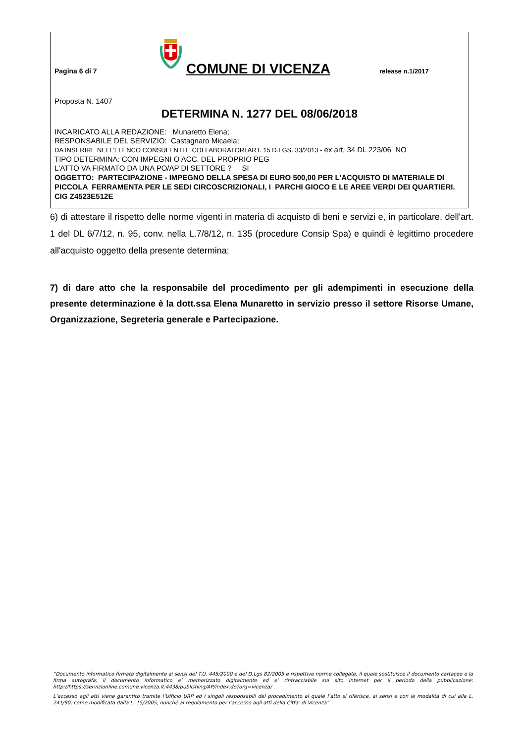Pagina 6 di 7
COMUNE DI VICENZA
release n.1/2017
Proposta N. 1407
DETERMINA N. 1277 DEL 08/06/2018
INCARICATO ALLA REDAZIONE: Munaretto Elena;
RESPONSABILE DEL SERVIZIO: Castagnaro Micaela;
DA INSERIRE NELL’ELENCO CONSULENTI E COLLABORATORI ART. 15 D.LGS. 33/2013 - ex art. 34 DL 223/06 NO
TIPO DETERMINA: CON IMPEGNI O ACC. DEL PROPRIO PEG
L'ATTO VA FIRMATO DA UNA PO/AP DI SETTORE ? SI
OGGETTO: PARTECIPAZIONE - IMPEGNO DELLA SPESA DI EURO 500,00 PER L'ACQUISTO DI MATERIALE DI PICCOLA FERRAMENTA PER LE SEDI CIRCOSCRIZIONALI, I PARCHI GIOCO E LE AREE VERDI DEI QUARTIERI. CIG Z4523E512E
6) di attestare il rispetto delle norme vigenti in materia di acquisto di beni e servizi e, in particolare, dell'art. 1 del DL 6/7/12, n. 95, conv. nella L.7/8/12, n. 135 (procedure Consip Spa) e quindi è legittimo procedere all'acquisto oggetto della presente determina;
7) di dare atto che la responsabile del procedimento per gli adempimenti in esecuzione della presente determinazione è la dott.ssa Elena Munaretto in servizio presso il settore Risorse Umane, Organizzazione, Segreteria generale e Partecipazione.
”Documento informatico firmato digitalmente ai sensi del T.U. 445/2000 e del D.Lgs 82/2005 e rispettive norme collegate, il quale sostituisce il documento cartaceo e la firma autografa; il documento informatico e’ memorizzato digitalmente ed e’ rintracciabile sul sito internet per il periodo della pubblicazione: http://https://servizionline.comune.vicenza.it:4438/publishing/AP/index.do?org=vicenza/ .
L’accesso agli atti viene garantito tramite l’Ufficio URP ed i singoli responsabili del procedimento al quale l’atto si riferisce, ai sensi e con le modalità di cui alla L. 241/90, come modificata dalla L. 15/2005, nonché al regolamento per l’accesso agli atti della Citta' di Vicenza”